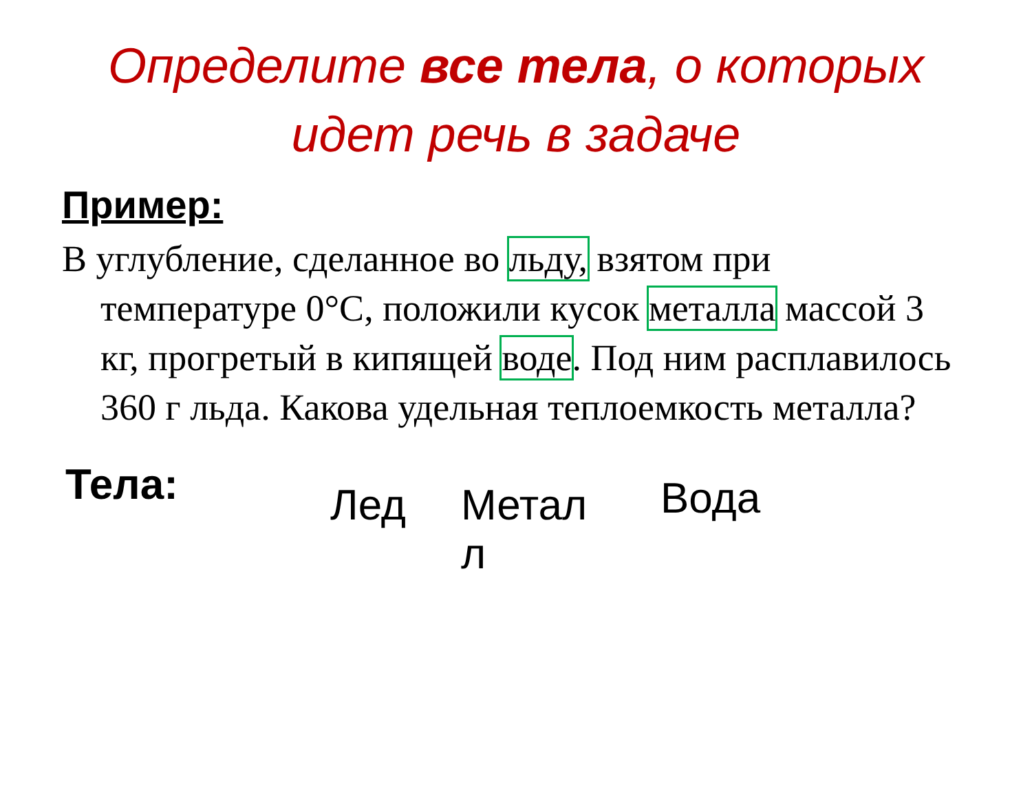Определите все тела, о которых идет речь в задаче
Пример:
В углубление, сделанное во льду, взятом при температуре 0°С, положили кусок металла массой 3 кг, прогретый в кипящей воде. Под ним расплавилось 360 г льда. Какова удельная теплоемкость металла?
Тела:
Лед Метал л
Вода